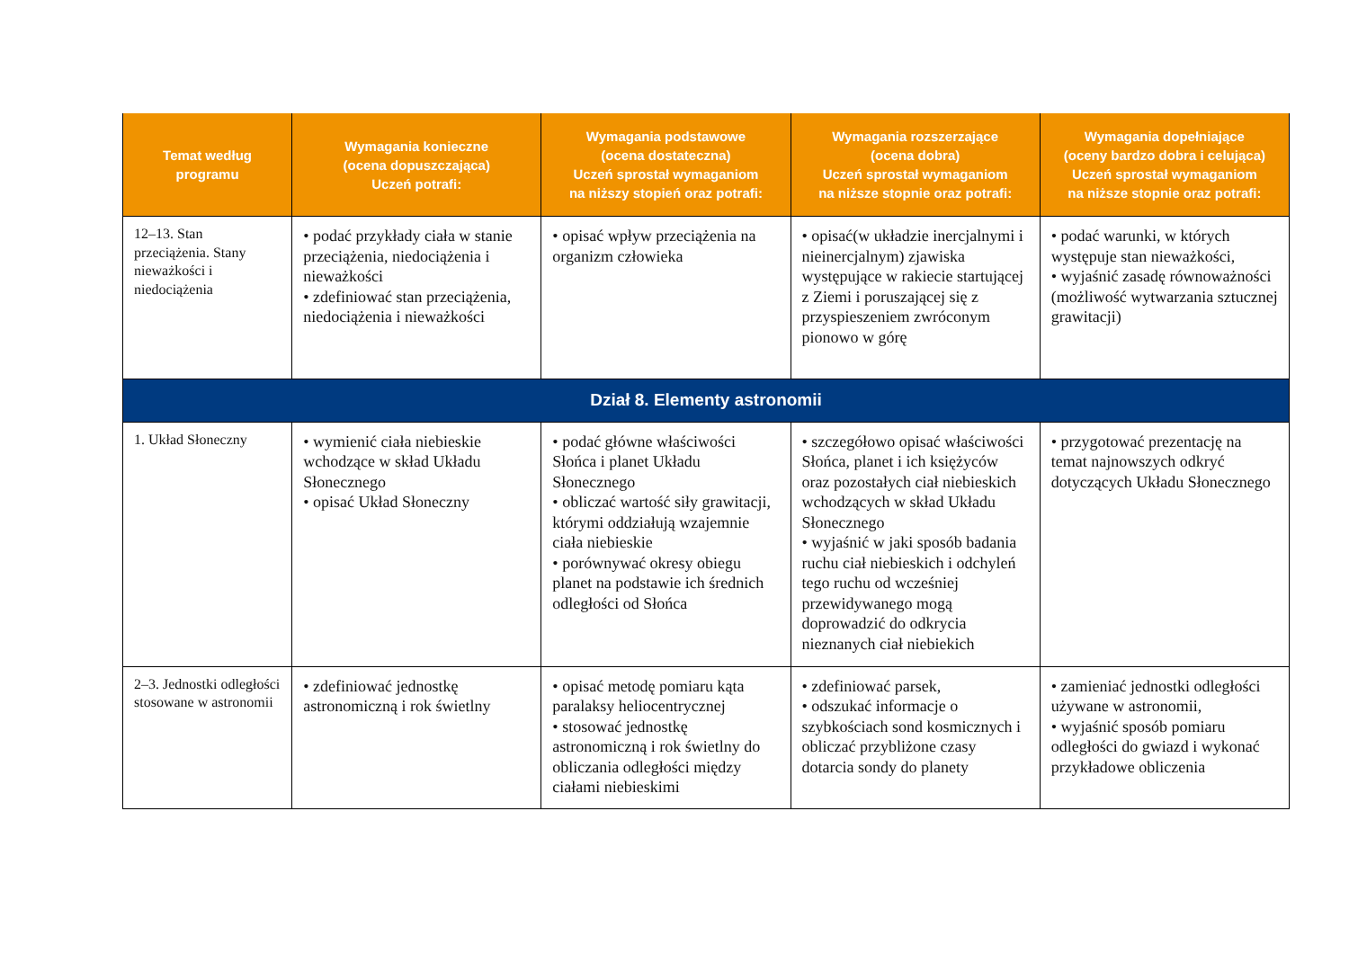| Temat według programu | Wymagania konieczne (ocena dopuszczająca) Uczeń potrafi: | Wymagania podstawowe (ocena dostateczna) Uczeń sprostał wymaganiom na niższy stopień oraz potrafi: | Wymagania rozszerzające (ocena dobra) Uczeń sprostał wymaganiom na niższe stopnie oraz potrafi: | Wymagania dopełniające (oceny bardzo dobra i celująca) Uczeń sprostał wymaganiom na niższe stopnie oraz potrafi: |
| --- | --- | --- | --- | --- |
| 12–13. Stan przeciążenia. Stany nieważkości i niedociążenia | • podać przykłady ciała w stanie przeciążenia, niedociążenia i nieważkości • zdefiniować stan przeciążenia, niedociążenia i nieważkości | • opisać wpływ przeciążenia na organizm człowieka | • opisać(w układzie inercjalnymi i nieinercjalnym) zjawiska występujące w rakiecie startującej z Ziemi i poruszającej się z przyspieszeniem zwróconym pionowo w górę | • podać warunki, w których występuje stan nieważkości, • wyjaśnić zasadę równoważności (możliwość wytwarzania sztucznej grawitacji) |
| Dział 8. Elementy astronomii | | | | |
| 1. Układ Słoneczny | • wymienić ciała niebieskie wchodzące w skład Układu Słonecznego • opisać Układ Słoneczny | • podać główne właściwości Słońca i planet Układu Słonecznego • obliczać wartość siły grawitacji, którymi oddziałują wzajemnie ciała niebieskie • porównywać okresy obiegu planet na podstawie ich średnich odległości od Słońca | • szczegółowo opisać właściwości Słońca, planet i ich księżyców oraz pozostałych ciał niebieskich wchodzących w skład Układu Słonecznego • wyjaśnić w jaki sposób badania ruchu ciał niebieskich i odchyleń tego ruchu od wcześniej przewidywanego mogą doprowadzić do odkrycia nieznanych ciał niebiekich | • przygotować prezentację na temat najnowszych odkryć dotyczących Układu Słonecznego |
| 2–3. Jednostki odległości stosowane w astronomii | • zdefiniować jednostkę astronomiczną i rok świetlny | • opisać metodę pomiaru kąta paralaksy heliocentrycznej • stosować jednostkę astronomiczną i rok świetlny do obliczania odległości między ciałami niebieskimi | • zdefiniować parsek, • odszukać informacje o szybkościach sond kosmicznych i obliczać przybliżone czasy dotarcia sondy do planety | • zamieniać jednostki odległości używane w astronomii, • wyjaśnić sposób pomiaru odległości do gwiazd i wykonać przykładowe obliczenia |